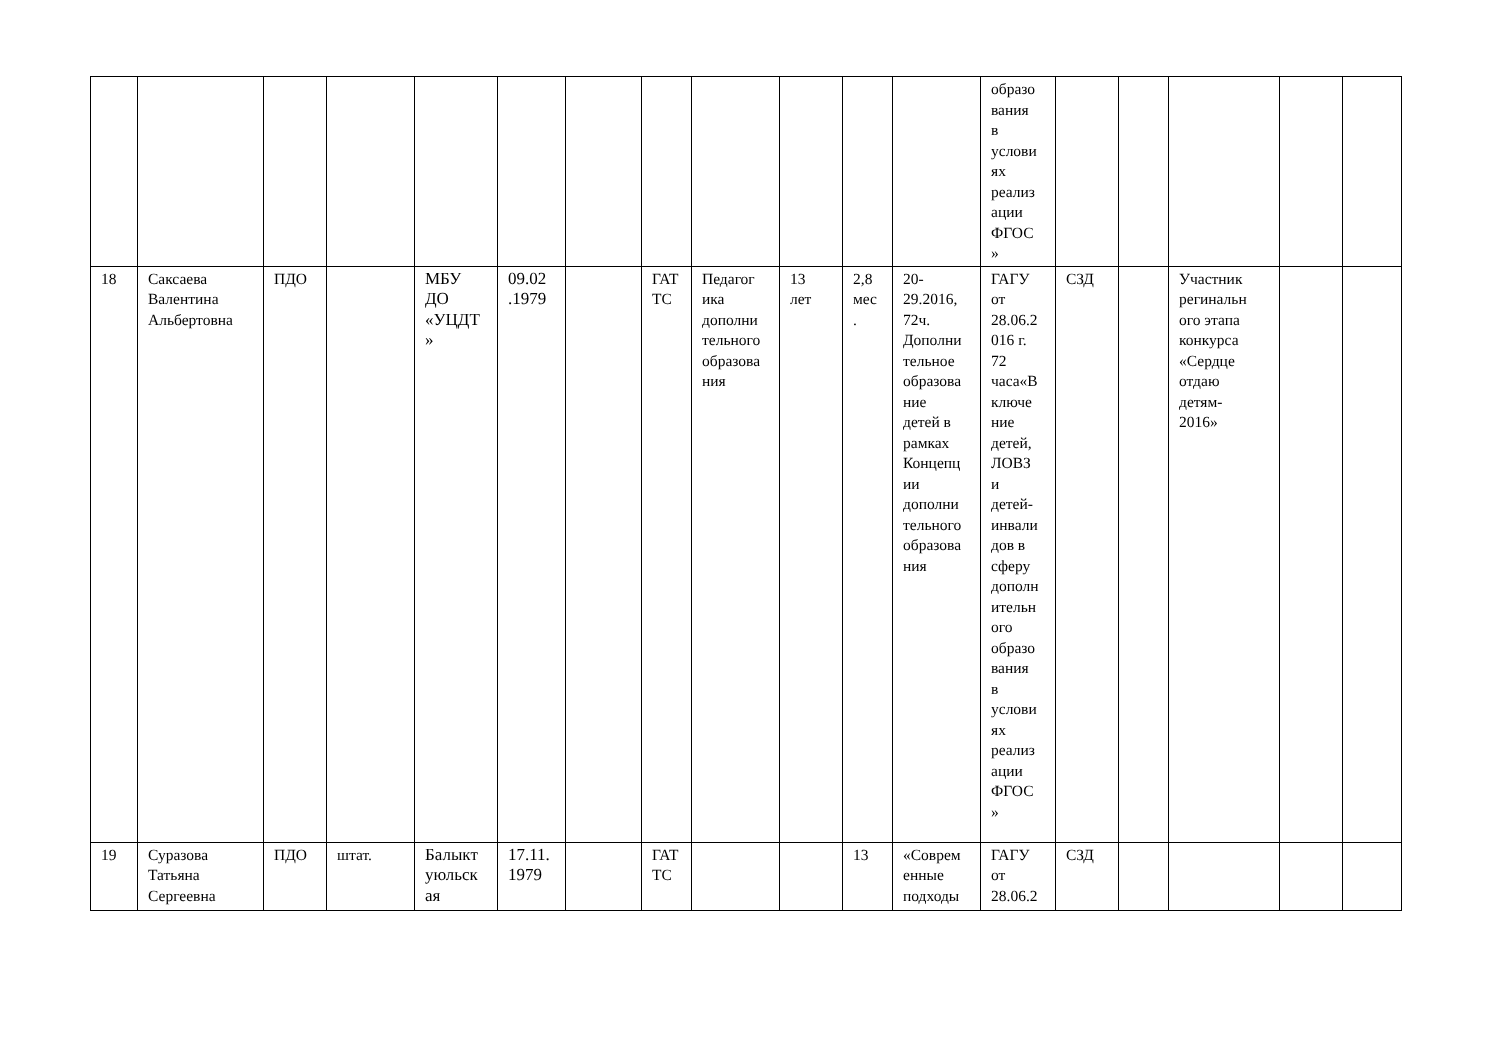| | | | | | | | | | | | | образо вания в услови ях реализ ации ФГОС » | | | | | |
| 18 | Саксаева Валентина Альбертовна | ПДО | | МБУ ДО «УЦДТ » | 09.02 .1979 | | ГАТ ТС | Педагог ика дополни тельного образова ния | 13 лет | 2,8 мес . | 20- 29.2016, 72ч. Дополни тельное образова ние детей в рамках Концепц ии дополни тельного образова ния | ГАГУ от 28.06.2 016 г. 72 часа«В ключе ние детей, ЛОВЗ и детей- инвали дов в сферу дополн ительн ого образо вания в услови ях реализ ации ФГОС » | СЗД | | Участник регинальн ого этапа конкурса «Сердце отдаю детям- 2016» | | |
| 19 | Суразова Татьяна Сергеевна | ПДО | штат. | Балыкт уюльск ая | 17.11. 1979 | | ГАТ ТС | | | 13 | «Соврем енные подходы | ГАГУ от 28.06.2 | СЗД | | | | |